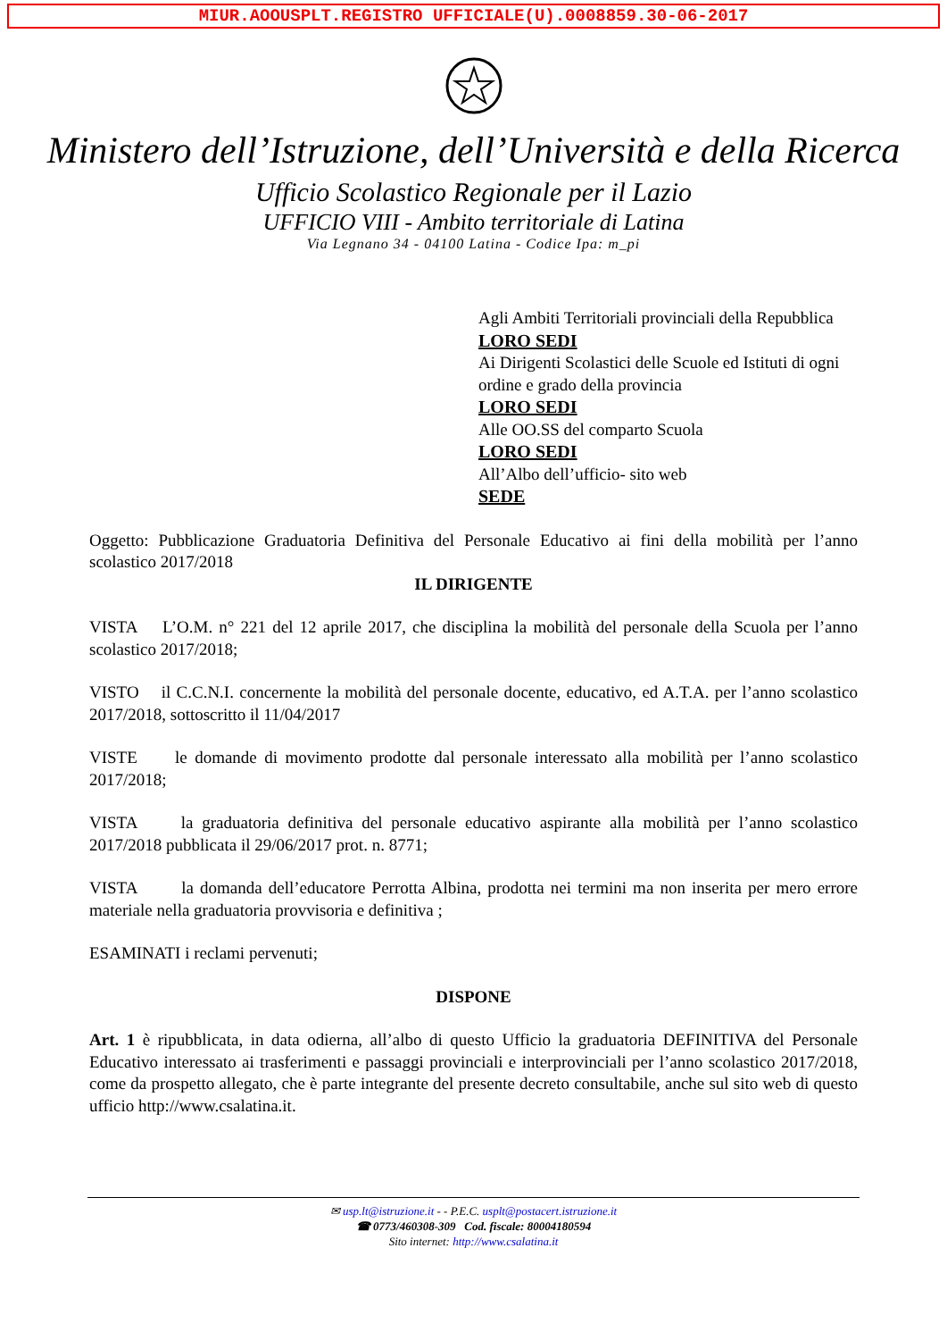MIUR.AOOUSPLT.REGISTRO UFFICIALE(U).0008859.30-06-2017
Ministero dell’Istruzione, dell’Università e della Ricerca
Ufficio Scolastico Regionale per il Lazio
UFFICIO VIII - Ambito territoriale di Latina
Via Legnano 34 - 04100 Latina - Codice Ipa: m_pi
Agli Ambiti Territoriali provinciali della Repubblica
LORO SEDI
Ai Dirigenti Scolastici delle Scuole ed Istituti di ogni ordine e grado della provincia
LORO SEDI
Alle OO.SS del comparto Scuola
LORO SEDI
All’Albo dell’ufficio- sito web
SEDE
Oggetto: Pubblicazione Graduatoria Definitiva del Personale Educativo ai fini della mobilità per l’anno scolastico 2017/2018
IL DIRIGENTE
VISTA L’O.M. n° 221 del 12 aprile 2017, che disciplina la mobilità del personale della Scuola per l’anno scolastico 2017/2018;
VISTO il C.C.N.I. concernente la mobilità del personale docente, educativo, ed A.T.A. per l’anno scolastico 2017/2018, sottoscritto il 11/04/2017
VISTE le domande di movimento prodotte dal personale interessato alla mobilità per l’anno scolastico 2017/2018;
VISTA la graduatoria definitiva del personale educativo aspirante alla mobilità per l’anno scolastico 2017/2018 pubblicata il 29/06/2017 prot. n. 8771;
VISTA la domanda dell’educatore Perrotta Albina, prodotta nei termini ma non inserita per mero errore materiale nella graduatoria provvisoria e definitiva ;
ESAMINATI i reclami pervenuti;
DISPONE
Art. 1 è ripubblicata, in data odierna, all’albo di questo Ufficio la graduatoria DEFINITIVA del Personale Educativo interessato ai trasferimenti e passaggi provinciali e interprovinciali per l’anno scolastico 2017/2018, come da prospetto allegato, che è parte integrante del presente decreto consultabile, anche sul sito web di questo ufficio http://www.csalatina.it.
✉ usp.lt@istruzione.it - - P.E.C. usplt@postacert.istruzione.it
☎ 0773/460308-309 Cod. fiscale: 80004180594
Sito internet: http://www.csalatina.it